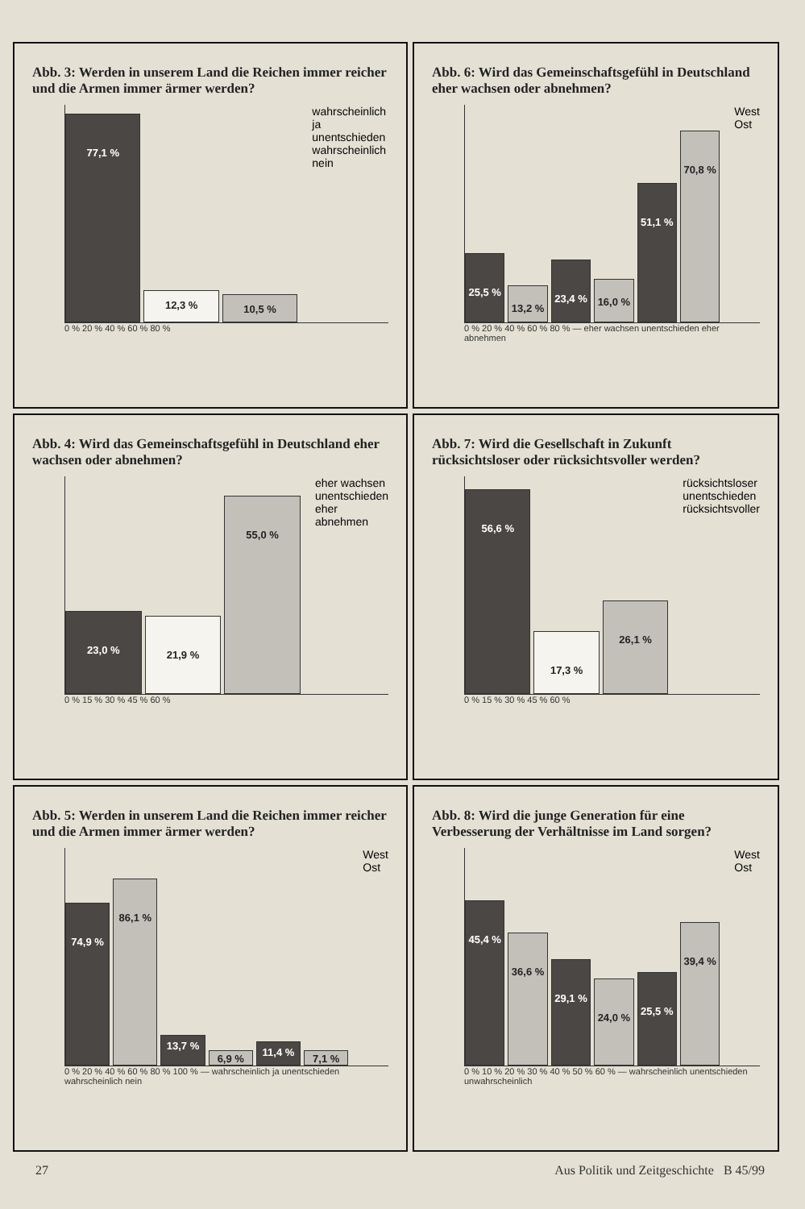Abb. 3: Werden in unserem Land die Reichen immer reicher und die Armen immer ärmer werden?
77,1 %
12,3 %
10,5 %
wahrscheinlich ja
unentschieden
wahrscheinlich nein
0 % 20 % 40 % 60 % 80 %
Abb. 6: Wird das Gemeinschaftsgefühl in Deutschland eher wachsen oder abnehmen?
25,5 %
13,2 %
23,4 %
16,0 %
51,1 %
70,8 %
West
Ost
0 % 20 % 40 % 60 % 80 % — eher wachsen unentschieden eher abnehmen
Abb. 4: Wird das Gemeinschaftsgefühl in Deutschland eher wachsen oder abnehmen?
23,0 %
21,9 %
55,0 %
eher wachsen
unentschieden
eher abnehmen
0 % 15 % 30 % 45 % 60 %
Abb. 7: Wird die Gesellschaft in Zukunft rücksichtsloser oder rücksichtsvoller werden?
56,6 %
17,3 %
26,1 %
rücksichtsloser
unentschieden
rücksichtsvoller
0 % 15 % 30 % 45 % 60 %
Abb. 5: Werden in unserem Land die Reichen immer reicher und die Armen immer ärmer werden?
74,9 %
86,1 %
13,7 %
6,9 %
11,4 %
7,1 %
West
Ost
0 % 20 % 40 % 60 % 80 % 100 % — wahrscheinlich ja unentschieden wahrscheinlich nein
Abb. 8: Wird die junge Generation für eine Verbesserung der Verhältnisse im Land sorgen?
45,4 %
36,6 %
29,1 %
24,0 %
25,5 %
39,4 %
West
Ost
0 % 10 % 20 % 30 % 40 % 50 % 60 % — wahrscheinlich unentschieden unwahrscheinlich
27 Aus Politik und Zeitgeschichte B 45/99